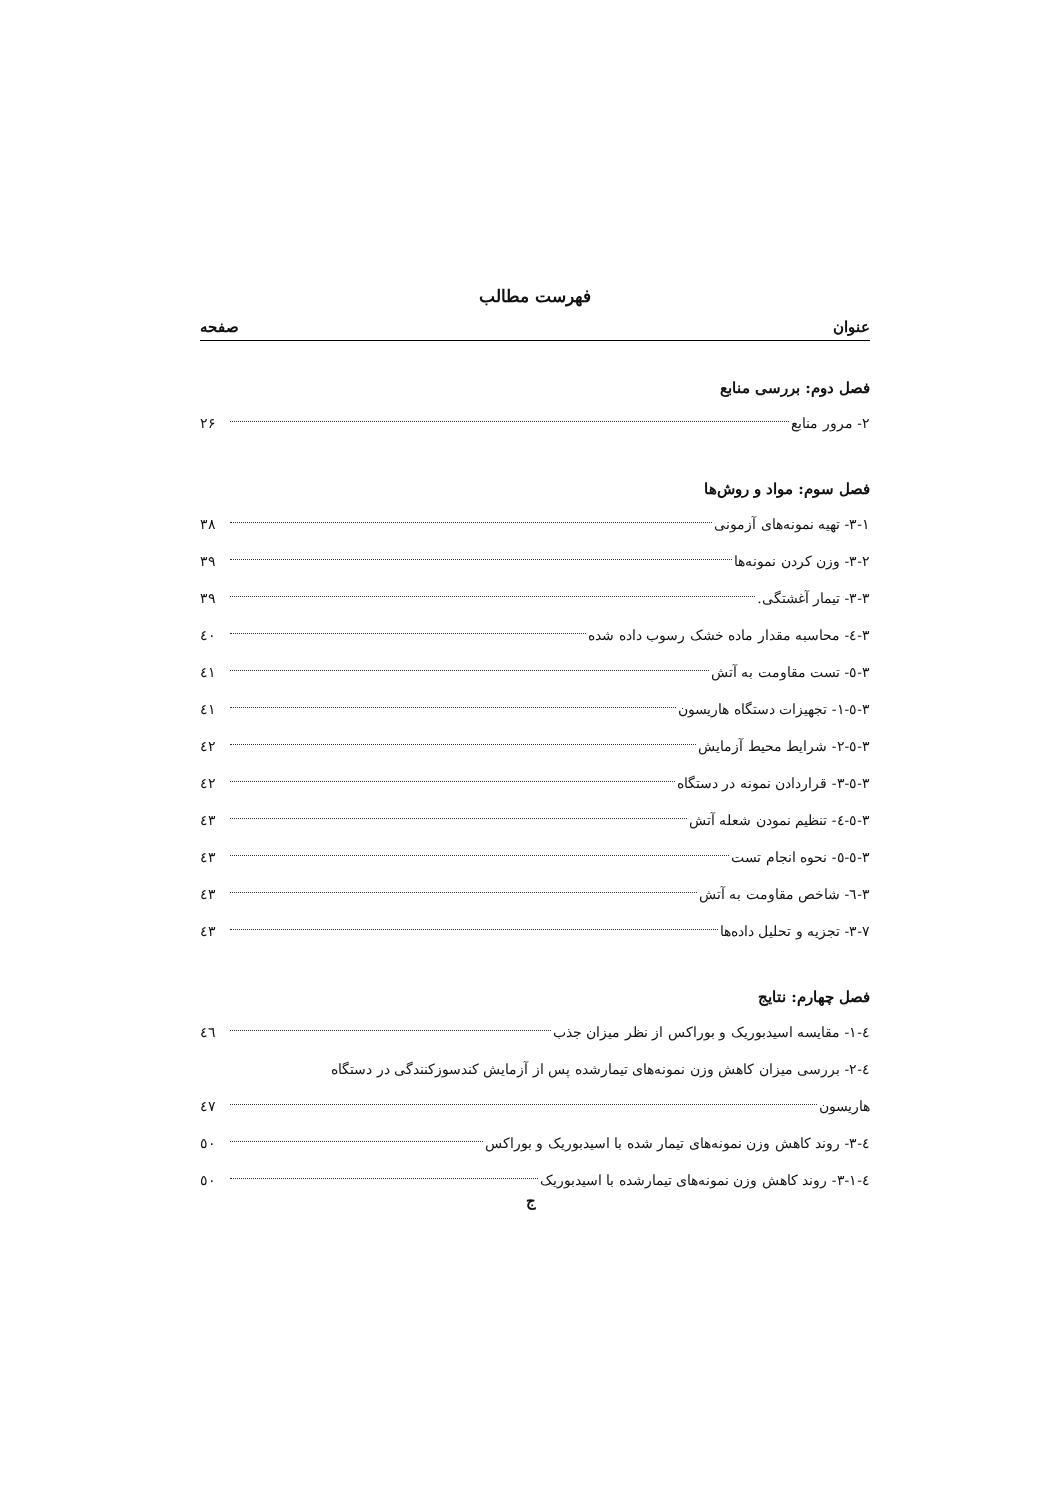فهرست مطالب
عنوان صفحه
فصل دوم: بررسی منابع
۲- مرور منابع ۲۶
فصل سوم: مواد و روش‌ها
۳-۱- تهیه نمونه‌های آزمونی ۳۸
۳-۲- وزن کردن نمونه‌ها ۳۹
۳-۳- تیمار آغشتگی. ۳۹
۳-٤- محاسبه مقدار ماده خشک رسوب داده شده ٤۰
۳-٥- تست مقاومت به آتش ٤۱
۳-٥-۱- تجهیزات دستگاه هاریسون ٤۱
۳-٥-۲- شرایط محیط آزمایش ٤۲
۳-٥-۳- قراردادن نمونه در دستگاه ٤۲
۳-٥-٤- تنظیم نمودن شعله آتش ٤۳
۳-٥-٥- نحوه انجام تست ٤۳
۳-٦- شاخص مقاومت به آتش ٤۳
۳-۷- تجزیه و تحلیل داده‌ها ٤۳
فصل چهارم: نتایج
٤-۱- مقایسه اسیدبوریک و بوراکس از نظر میزان جذب ٤٦
٤-۲- بررسی میزان کاهش وزن نمونه‌های تیمارشده پس از آزمایش کندسوزکنندگی در دستگاه
هاریسون ٤۷
٤-۳- روند کاهش وزن نمونه‌های تیمار شده با اسیدبوریک و بوراکس ٥۰
٤-۳-۱- روند کاهش وزن نمونه‌های تیمارشده با اسیدبوریک ٥۰
ج